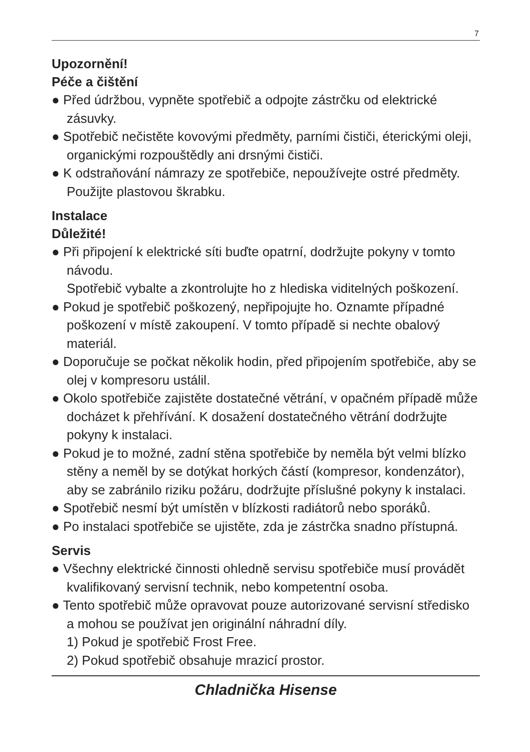7
Upozornění!
Péče a čištění
● Před údržbou, vypněte spotřebič a odpojte zástrčku od elektrické zásuvky.
● Spotřebič nečistěte kovovými předměty, parními čističi, éterickými oleji, organickými rozpouštědly ani drsnými čističi.
● K odstraňování námrazy ze spotřebiče, nepoužívejte ostré předměty. Použijte plastovou škrabku.
Instalace
Důležité!
● Při připojení k elektrické síti buďte opatrní, dodržujte pokyny v tomto návodu.
Spotřebič vybalte a zkontrolujte ho z hlediska viditelných poškození.
● Pokud je spotřebič poškozený, nepřipojujte ho. Oznamte případné poškození v místě zakoupení. V tomto případě si nechte obalový materiál.
● Doporučuje se počkat několik hodin, před připojením spotřebiče, aby se olej v kompresoru ustálil.
● Okolo spotřebiče zajistěte dostatečné větrání, v opačném případě může docházet k přehřívání. K dosažení dostatečného větrání dodržujte pokyny k instalaci.
● Pokud je to možné, zadní stěna spotřebiče by neměla být velmi blízko stěny a neměl by se dotýkat horkých částí (kompresor, kondenzátor), aby se zabránilo riziku požáru, dodržujte příslušné pokyny k instalaci.
● Spotřebič nesmí být umístěn v blízkosti radiátorů nebo sporáků.
● Po instalaci spotřebiče se ujistěte, zda je zástrčka snadno přístupná.
Servis
● Všechny elektrické činnosti ohledně servisu spotřebiče musí provádět kvalifikovaný servisní technik, nebo kompetentní osoba.
● Tento spotřebič může opravovat pouze autorizované servisní středisko a mohou se používat jen originální náhradní díly.
1) Pokud je spotřebič Frost Free.
2) Pokud spotřebič obsahuje mrazicí prostor.
Chladnička Hisense